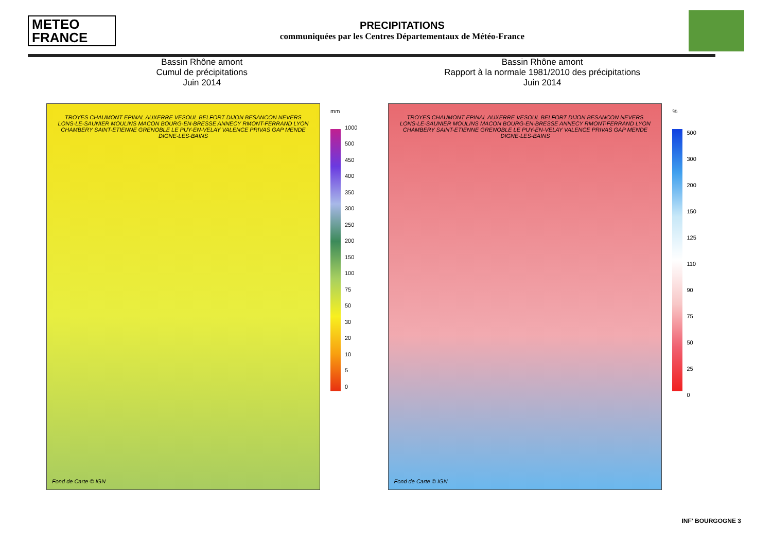METEO
FRANCE
PRECIPITATIONS
communiquées par les Centres Départementaux de Météo-France
Bassin Rhône amont
Cumul de précipitations
Juin 2014
TROYES CHAUMONT EPINAL AUXERRE VESOUL BELFORT DIJON BESANCON NEVERS LONS-LE-SAUNIER MOULINS MACON BOURG-EN-BRESSE ANNECY RMONT-FERRAND LYON CHAMBERY SAINT-ETIENNE GRENOBLE LE PUY-EN-VELAY VALENCE PRIVAS GAP MENDE DIGNE-LES-BAINS
Fond de Carte © IGN
mm
1000
500
450
400
350
300
250
200
150
100
75
50
30
20
10
5
0
Bassin Rhône amont
Rapport à la normale 1981/2010 des précipitations
Juin 2014
TROYES CHAUMONT EPINAL AUXERRE VESOUL BELFORT DIJON BESANCON NEVERS LONS-LE-SAUNIER MOULINS MACON BOURG-EN-BRESSE ANNECY RMONT-FERRAND LYON CHAMBERY SAINT-ETIENNE GRENOBLE LE PUY-EN-VELAY VALENCE PRIVAS GAP MENDE DIGNE-LES-BAINS
Fond de Carte © IGN
%
500
300
200
150
125
110
90
75
50
25
0
INF' BOURGOGNE 3